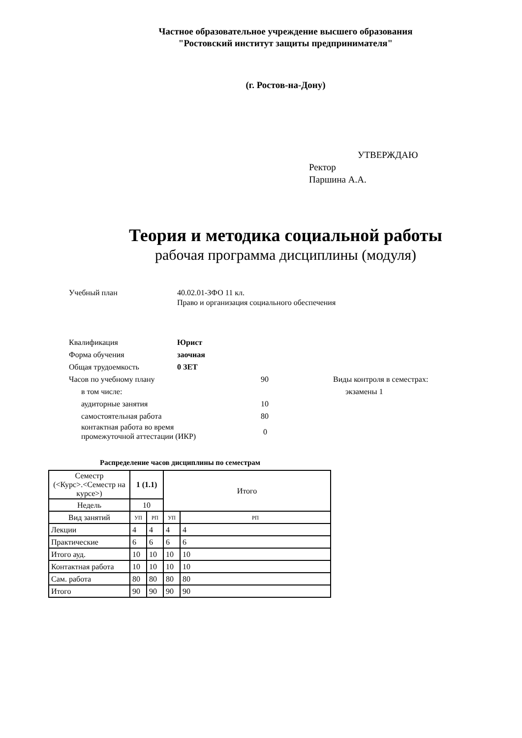Частное образовательное учреждение высшего образования
"Ростовский институт защиты предпринимателя"
(г. Ростов-на-Дону)
УТВЕРЖДАЮ
Ректор
Паршина А.А.
Теория и методика социальной работы
рабочая программа дисциплины (модуля)
Учебный план 40.02.01-ЗФО 11 кл.
Право и организация социального обеспечения
Квалификация Юрист
Форма обучения заочная
Общая трудоемкость 0 ЗЕТ
Часов по учебному плану 90 Виды контроля в семестрах:
в том числе: экзамены 1
аудиторные занятия 10
самостоятельная работа 80
контактная работа во время
промежуточной аттестации (ИКР)
0
Распределение часов дисциплины по семестрам
| Семестр (<Курс>.<Семестр на курсе>) | 1 (1.1) | | Итого | |
| Недель | 10 | | | |
| Вид занятий | УП | РП | УП | РП |
| Лекции | 4 | 4 | 4 | 4 |
| Практические | 6 | 6 | 6 | 6 |
| Итого ауд. | 10 | 10 | 10 | 10 |
| Контактная работа | 10 | 10 | 10 | 10 |
| Сам. работа | 80 | 80 | 80 | 80 |
| Итого | 90 | 90 | 90 | 90 |